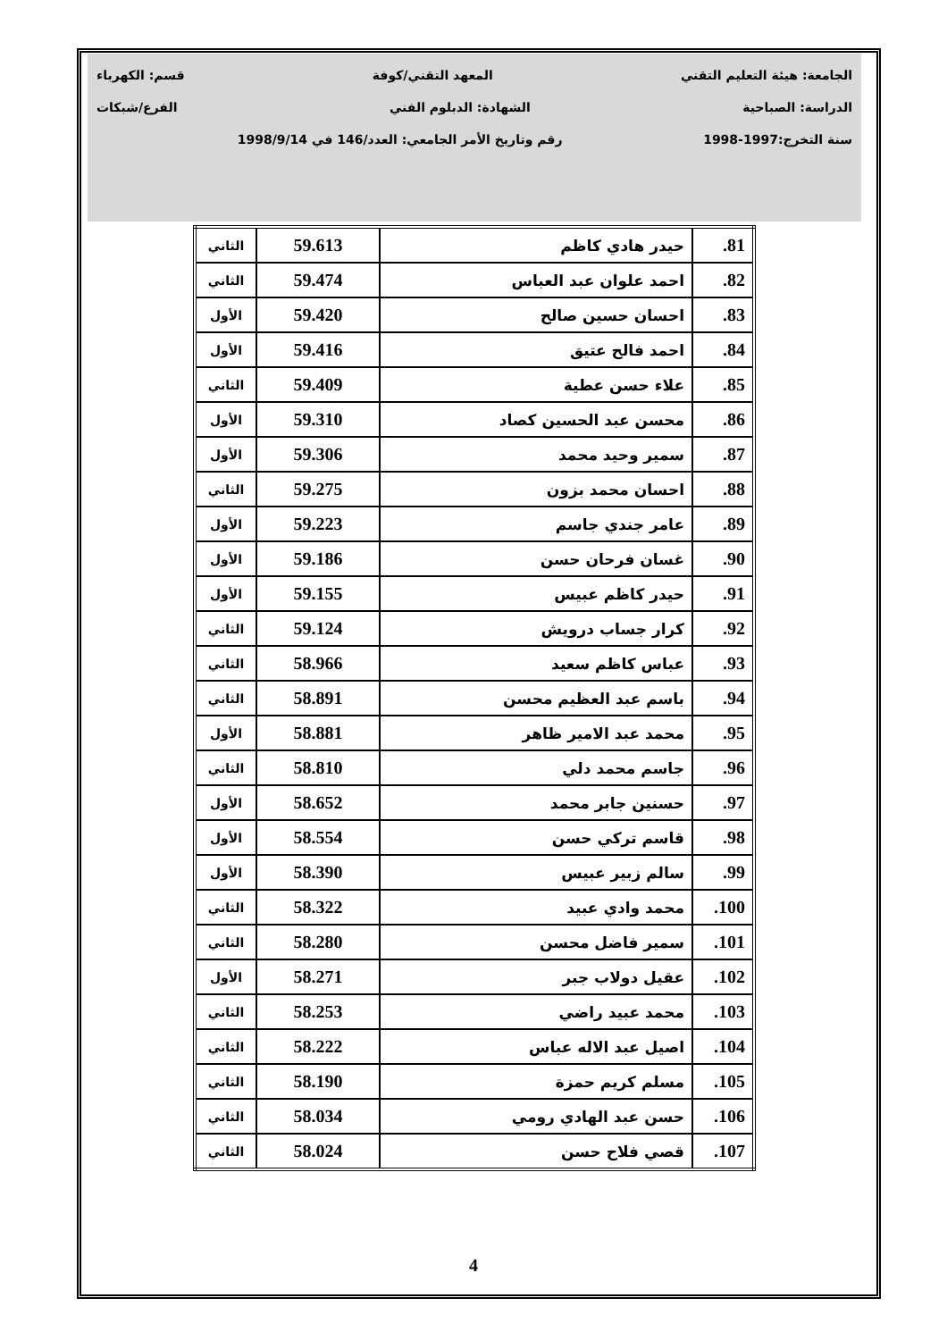الجامعة: هيئة التعليم التقني المعهد التقني/كوفة قسم: الكهرباء
الدراسة: الصباحية الشهادة: الدبلوم الفني الفرع/شبكات
سنة التخرج:1997-1998 رقم وتاريخ الأمر الجامعي: العدد/146 في 1998/9/14
| 81. | حيدر هادي كاظم | 59.613 | الثاني |
| 82. | احمد علوان عبد العباس | 59.474 | الثاني |
| 83. | احسان حسين صالح | 59.420 | الأول |
| 84. | احمد فالح عتيق | 59.416 | الأول |
| 85. | علاء حسن عطية | 59.409 | الثاني |
| 86. | محسن عبد الحسين كصاد | 59.310 | الأول |
| 87. | سمير وحيد محمد | 59.306 | الأول |
| 88. | احسان محمد بزون | 59.275 | الثاني |
| 89. | عامر جندي جاسم | 59.223 | الأول |
| 90. | غسان فرحان حسن | 59.186 | الأول |
| 91. | حيدر كاظم عبيس | 59.155 | الأول |
| 92. | كرار جساب درويش | 59.124 | الثاني |
| 93. | عباس كاظم سعيد | 58.966 | الثاني |
| 94. | باسم عبد العظيم محسن | 58.891 | الثاني |
| 95. | محمد عبد الامير ظاهر | 58.881 | الأول |
| 96. | جاسم محمد دلي | 58.810 | الثاني |
| 97. | حسنين جابر محمد | 58.652 | الأول |
| 98. | قاسم تركي حسن | 58.554 | الأول |
| 99. | سالم زبير عبيس | 58.390 | الأول |
| 100. | محمد وادي عبيد | 58.322 | الثاني |
| 101. | سمير فاضل محسن | 58.280 | الثاني |
| 102. | عقيل دولاب جبر | 58.271 | الأول |
| 103. | محمد عبيد راضي | 58.253 | الثاني |
| 104. | اصيل عبد الاله عباس | 58.222 | الثاني |
| 105. | مسلم كريم حمزة | 58.190 | الثاني |
| 106. | حسن عبد الهادي رومي | 58.034 | الثاني |
| 107. | قصي فلاح حسن | 58.024 | الثاني |
4